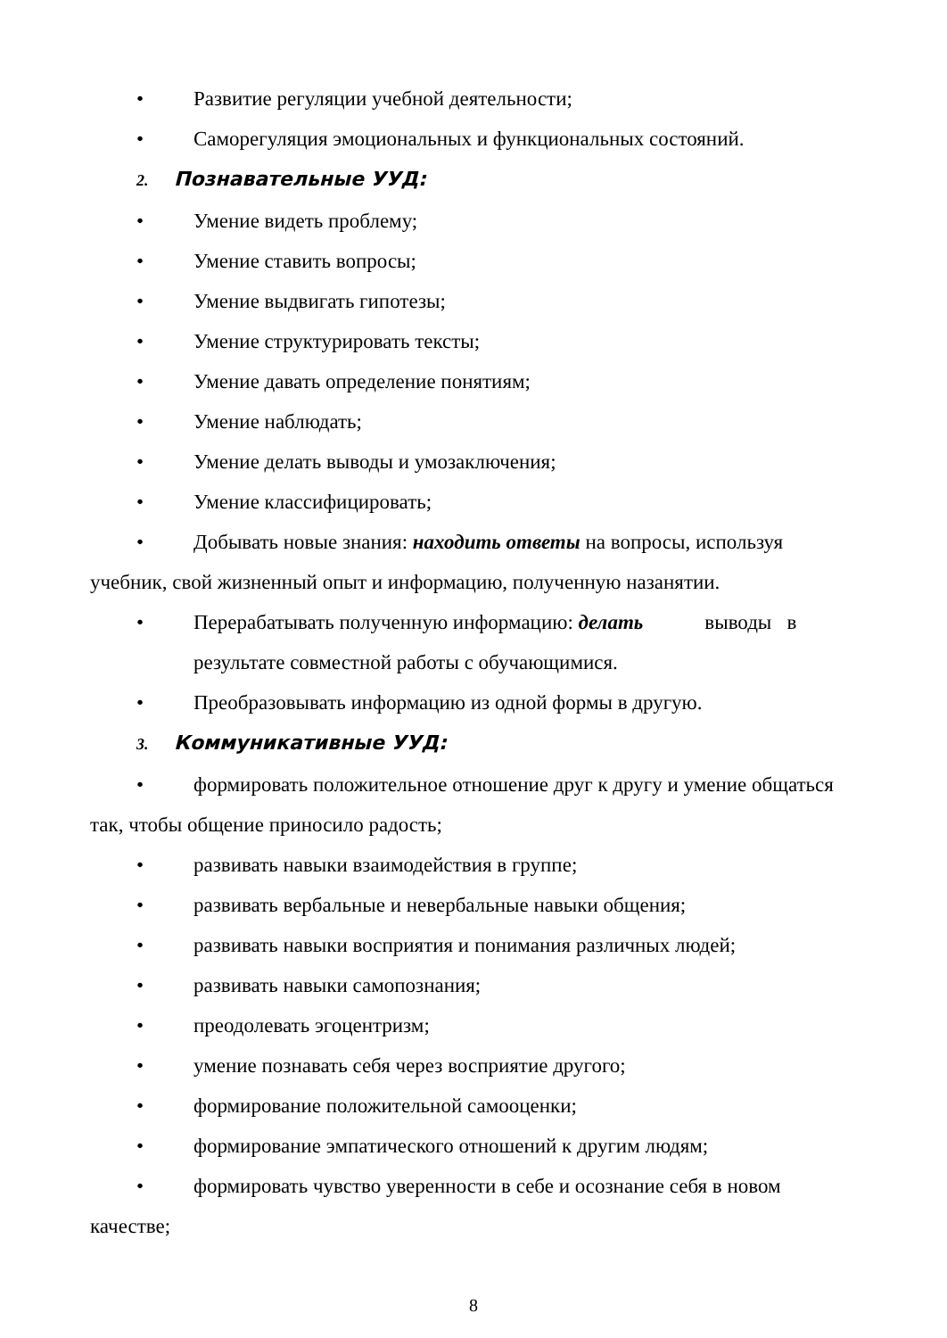• Развитие регуляции учебной деятельности;
• Саморегуляция эмоциональных и функциональных состояний.
2. Познавательные УУД:
• Умение видеть проблему;
• Умение ставить вопросы;
• Умение выдвигать гипотезы;
• Умение структурировать тексты;
• Умение давать определение понятиям;
• Умение наблюдать;
• Умение делать выводы и умозаключения;
• Умение классифицировать;
• Добывать новые знания: находить ответы на вопросы, используя учебник, свой жизненный опыт и информацию, полученную назанятии.
• Перерабатывать полученную информацию: делать выводы в
результате совместной работы с обучающимися.
• Преобразовывать информацию из одной формы в другую.
3. Коммуникативные УУД:
• формировать положительное отношение друг к другу и умение общаться так, чтобы общение приносило радость;
• развивать навыки взаимодействия в группе;
• развивать вербальные и невербальные навыки общения;
• развивать навыки восприятия и понимания различных людей;
• развивать навыки самопознания;
• преодолевать эгоцентризм;
• умение познавать себя через восприятие другого;
• формирование положительной самооценки;
• формирование эмпатического отношений к другим людям;
• формировать чувство уверенности в себе и осознание себя в новом качестве;
8